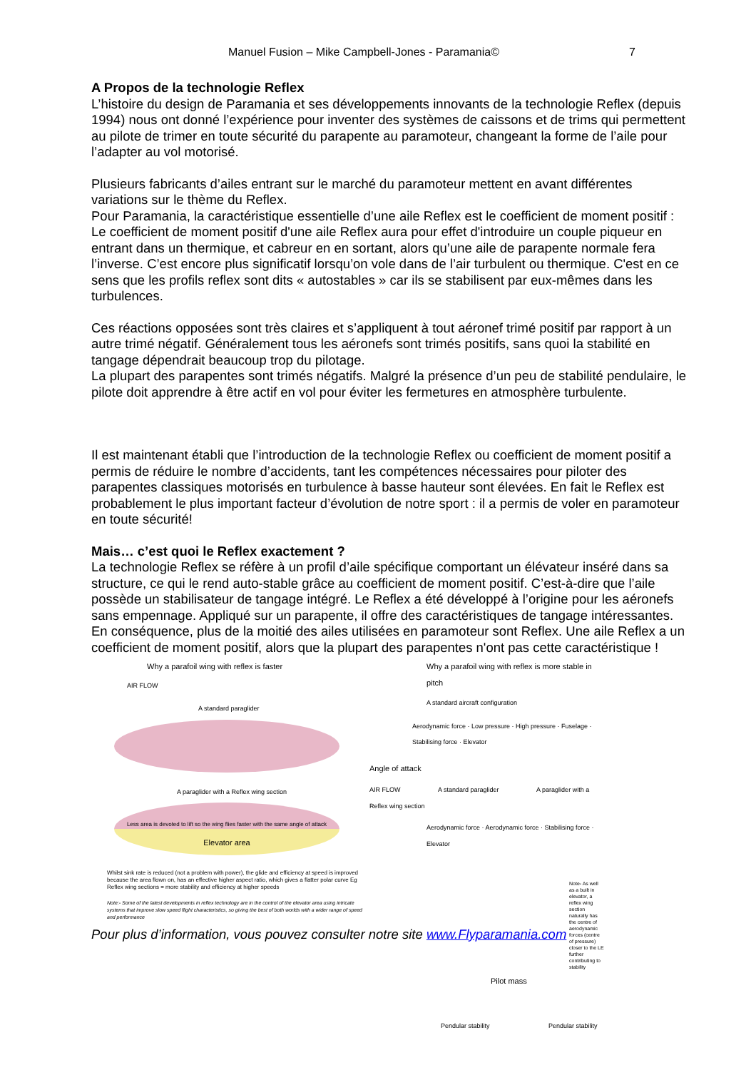Manuel Fusion – Mike Campbell-Jones - Paramania© 7
A Propos de la technologie Reflex
L’histoire du design de Paramania et ses développements innovants de la technologie Reflex (depuis 1994) nous ont donné l’expérience pour inventer des systèmes de caissons et de trims qui permettent au pilote de trimer en toute sécurité du parapente au paramoteur, changeant la forme de l’aile pour l’adapter au vol motorisé.
Plusieurs fabricants d’ailes entrant sur le marché du paramoteur mettent en avant différentes variations sur le thème du Reflex.
Pour Paramania, la caractéristique essentielle d’une aile Reflex est le coefficient de moment positif :
Le coefficient de moment positif d'une aile Reflex aura pour effet d'introduire un couple piqueur en entrant dans un thermique, et cabreur en en sortant, alors qu’une aile de parapente normale fera l’inverse. C’est encore plus significatif lorsqu’on vole dans de l’air turbulent ou thermique. C'est en ce sens que les profils reflex sont dits « autostables » car ils se stabilisent par eux-mêmes dans les turbulences.
Ces réactions opposées sont très claires et s’appliquent à tout aéronef trimé positif par rapport à un autre trimé négatif. Généralement tous les aéronefs sont trimés positifs, sans quoi la stabilité en tangage dépendrait beaucoup trop du pilotage.
La plupart des parapentes sont trimés négatifs. Malgré la présence d’un peu de stabilité pendulaire, le pilote doit apprendre à être actif en vol pour éviter les fermetures en atmosphère turbulente.
Il est maintenant établi que l’introduction de la technologie Reflex ou coefficient de moment positif a permis de réduire le nombre d’accidents, tant les compétences nécessaires pour piloter des parapentes classiques motorisés en turbulence à basse hauteur sont élevées. En fait le Reflex est probablement le plus important facteur d’évolution de notre sport : il a permis de voler en paramoteur en toute sécurité!
Mais… c’est quoi le Reflex exactement ?
La technologie Reflex se réfère à un profil d’aile spécifique comportant un élévateur inséré dans sa structure, ce qui le rend auto-stable grâce au coefficient de moment positif. C’est-à-dire que l’aile possède un stabilisateur de tangage intégré. Le Reflex a été développé à l’origine pour les aéronefs sans empennage. Appliqué sur un parapente, il offre des caractéristiques de tangage intéressantes. En conséquence, plus de la moitié des ailes utilisées en paramoteur sont Reflex. Une aile Reflex a un coefficient de moment positif, alors que la plupart des parapentes n'ont pas cette caractéristique !
Why a parafoil wing with reflex is faster
AIR FLOW
A standard paraglider
A paraglider with a Reflex wing section
Less area is devoted to lift so the wing flies faster with the same angle of attack
Elevator area
Whilst sink rate is reduced (not a problem with power), the glide and efficiency at speed is improved because the area flown on, has an effective higher aspect ratio, which gives a flatter polar curve Eg Reflex wing sections = more stability and efficiency at higher speeds
Note:- Some of the latest developments in reflex technology are in the control of the elevator area using intricate systems that improve slow speed flight characteristics, so giving the best of both worlds with a wider range of speed and performance
Why a parafoil wing with reflex is more stable in pitch
A standard aircraft configuration
Aerodynamic force · Low pressure · High pressure · Fuselage · Stabilising force · Elevator
Angle of attack
AIR FLOW A standard paraglider A paraglider with a Reflex wing section
Aerodynamic force · Aerodynamic force · Stabilising force · Elevator
Note- As well as a built in elevator, a reflex wing section naturally has the centre of aerodynamic forces (centre of pressure) closer to the LE further contributing to stability
Pilot mass
Pendular stability Pendular stability
Pour plus d’information, vous pouvez consulter notre site www.Flyparamania.com